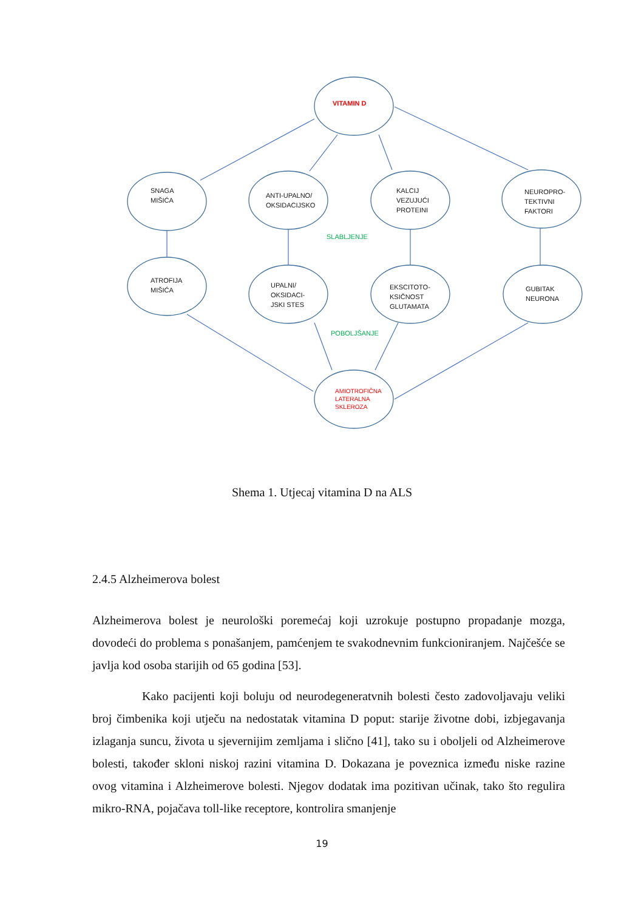VITAMIN D
SNAGA
MIŠIĆA
ANTI-UPALNO/
OKSIDACIJSKO
KALCIJ
VEZUJUĆI
PROTEINI
NEUROPRO-
TEKTIVNI
FAKTORI
SLABLJENJE
ATROFIJA
MIŠIĆA
UPALNI/
OKSIDACI-
JSKI STES
EKSCITOTO-
KSIČNOST
GLUTAMATA
GUBITAK
NEURONA
POBOLJŠANJE
AMIOTROFIČNA
LATERALNA
SKLEROZA
Shema 1. Utjecaj vitamina D na ALS
2.4.5 Alzheimerova bolest
Alzheimerova bolest je neurološki poremećaj koji uzrokuje postupno propadanje mozga, dovodeći do problema s ponašanjem, pamćenjem te svakodnevnim funkcioniranjem. Najčešće se javlja kod osoba starijih od 65 godina [53].
Kako pacijenti koji boluju od neurodegeneratvnih bolesti često zadovoljavaju veliki broj čimbenika koji utječu na nedostatak vitamina D poput: starije životne dobi, izbjegavanja izlaganja suncu, života u sjevernijim zemljama i slično [41], tako su i oboljeli od Alzheimerove bolesti, također skloni niskoj razini vitamina D. Dokazana je poveznica između niske razine ovog vitamina i Alzheimerove bolesti. Njegov dodatak ima pozitivan učinak, tako što regulira mikro-RNA, pojačava toll-like receptore, kontrolira smanjenje
19